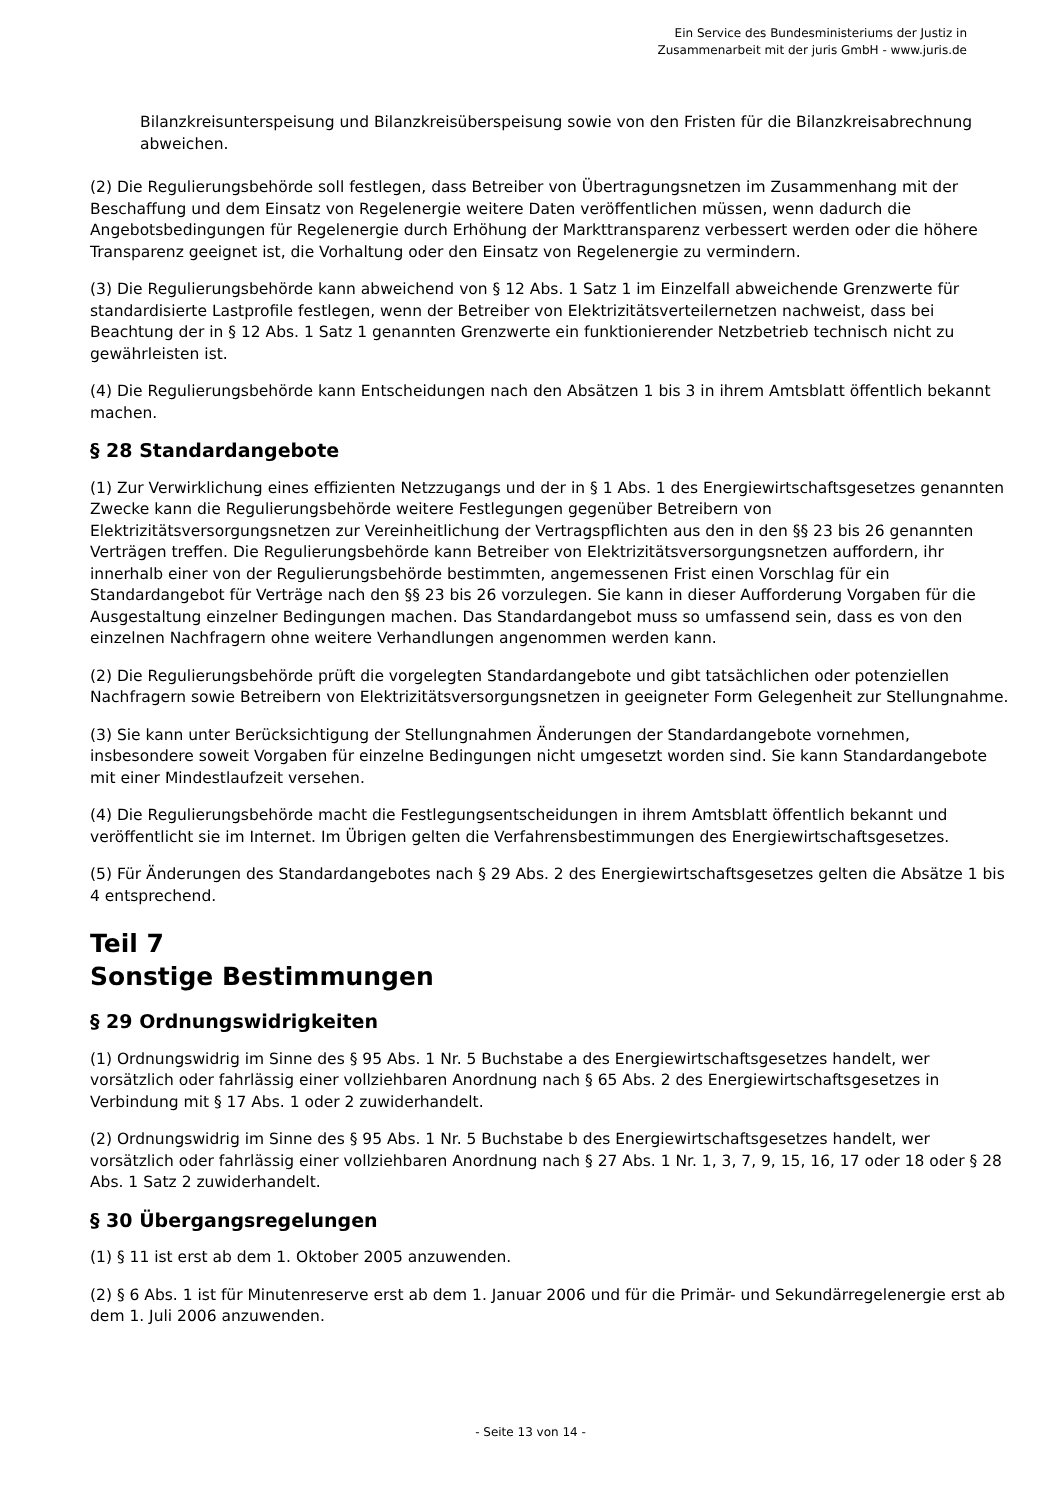Ein Service des Bundesministeriums der Justiz in
Zusammenarbeit mit der juris GmbH - www.juris.de
Bilanzkreisunterspeisung und Bilanzkreisüberspeisung sowie von den Fristen für die Bilanzkreisabrechnung abweichen.
(2) Die Regulierungsbehörde soll festlegen, dass Betreiber von Übertragungsnetzen im Zusammenhang mit der Beschaffung und dem Einsatz von Regelenergie weitere Daten veröffentlichen müssen, wenn dadurch die Angebotsbedingungen für Regelenergie durch Erhöhung der Markttransparenz verbessert werden oder die höhere Transparenz geeignet ist, die Vorhaltung oder den Einsatz von Regelenergie zu vermindern.
(3) Die Regulierungsbehörde kann abweichend von § 12 Abs. 1 Satz 1 im Einzelfall abweichende Grenzwerte für standardisierte Lastprofile festlegen, wenn der Betreiber von Elektrizitätsverteilernetzen nachweist, dass bei Beachtung der in § 12 Abs. 1 Satz 1 genannten Grenzwerte ein funktionierender Netzbetrieb technisch nicht zu gewährleisten ist.
(4) Die Regulierungsbehörde kann Entscheidungen nach den Absätzen 1 bis 3 in ihrem Amtsblatt öffentlich bekannt machen.
§ 28 Standardangebote
(1) Zur Verwirklichung eines effizienten Netzzugangs und der in § 1 Abs. 1 des Energiewirtschaftsgesetzes genannten Zwecke kann die Regulierungsbehörde weitere Festlegungen gegenüber Betreibern von Elektrizitätsversorgungsnetzen zur Vereinheitlichung der Vertragspflichten aus den in den §§ 23 bis 26 genannten Verträgen treffen. Die Regulierungsbehörde kann Betreiber von Elektrizitätsversorgungsnetzen auffordern, ihr innerhalb einer von der Regulierungsbehörde bestimmten, angemessenen Frist einen Vorschlag für ein Standardangebot für Verträge nach den §§ 23 bis 26 vorzulegen. Sie kann in dieser Aufforderung Vorgaben für die Ausgestaltung einzelner Bedingungen machen. Das Standardangebot muss so umfassend sein, dass es von den einzelnen Nachfragern ohne weitere Verhandlungen angenommen werden kann.
(2) Die Regulierungsbehörde prüft die vorgelegten Standardangebote und gibt tatsächlichen oder potenziellen Nachfragern sowie Betreibern von Elektrizitätsversorgungsnetzen in geeigneter Form Gelegenheit zur Stellungnahme.
(3) Sie kann unter Berücksichtigung der Stellungnahmen Änderungen der Standardangebote vornehmen, insbesondere soweit Vorgaben für einzelne Bedingungen nicht umgesetzt worden sind. Sie kann Standardangebote mit einer Mindestlaufzeit versehen.
(4) Die Regulierungsbehörde macht die Festlegungsentscheidungen in ihrem Amtsblatt öffentlich bekannt und veröffentlicht sie im Internet. Im Übrigen gelten die Verfahrensbestimmungen des Energiewirtschaftsgesetzes.
(5) Für Änderungen des Standardangebotes nach § 29 Abs. 2 des Energiewirtschaftsgesetzes gelten die Absätze 1 bis 4 entsprechend.
Teil 7
Sonstige Bestimmungen
§ 29 Ordnungswidrigkeiten
(1) Ordnungswidrig im Sinne des § 95 Abs. 1 Nr. 5 Buchstabe a des Energiewirtschaftsgesetzes handelt, wer vorsätzlich oder fahrlässig einer vollziehbaren Anordnung nach § 65 Abs. 2 des Energiewirtschaftsgesetzes in Verbindung mit § 17 Abs. 1 oder 2 zuwiderhandelt.
(2) Ordnungswidrig im Sinne des § 95 Abs. 1 Nr. 5 Buchstabe b des Energiewirtschaftsgesetzes handelt, wer vorsätzlich oder fahrlässig einer vollziehbaren Anordnung nach § 27 Abs. 1 Nr. 1, 3, 7, 9, 15, 16, 17 oder 18 oder § 28 Abs. 1 Satz 2 zuwiderhandelt.
§ 30 Übergangsregelungen
(1) § 11 ist erst ab dem 1. Oktober 2005 anzuwenden.
(2) § 6 Abs. 1 ist für Minutenreserve erst ab dem 1. Januar 2006 und für die Primär- und Sekundärregelenergie erst ab dem 1. Juli 2006 anzuwenden.
- Seite 13 von 14 -